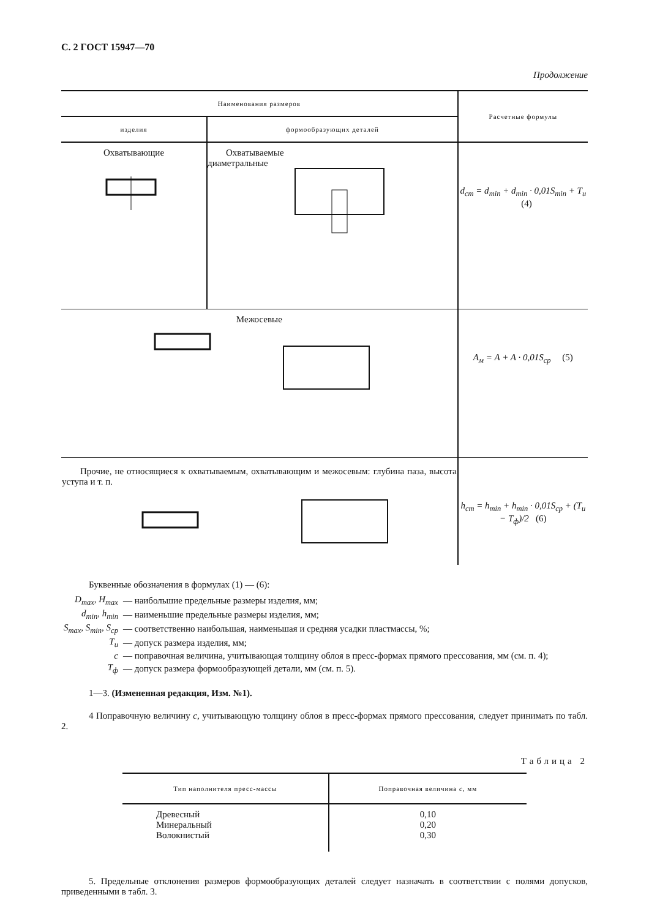С. 2 ГОСТ 15947—70
Продолжение
| Наименования размеров | | Расчетные формулы |
| --- | --- | --- |
| изделия | формообразующих деталей | |
| Охватывающие | Охватываемые диаметральные | d<sub>ст</sub> = d<sub>min</sub> + d<sub>min</sub> · 0,01S<sub>min</sub> + T<sub>и</sub> (4) |
| Межосевые | | A<sub>м</sub> = A + A · 0,01S<sub>ср</sub> (5) |
| Прочие, не относящиеся к охватываемым, охватывающим и межосевым: глубина паза, высота уступа и т. п. | | h<sub>ст</sub> = h<sub>min</sub> + h<sub>min</sub> · 0,01S<sub>ср</sub> + (T<sub>и</sub> − T<sub>ф</sub>)/2 (6) |
Буквенные обозначения в формулах (1) — (6):
| D<sub>max</sub>, H<sub>max</sub> | — наибольшие предельные размеры изделия, мм; |
| d<sub>min</sub>, h<sub>min</sub> | — наименьшие предельные размеры изделия, мм; |
| S<sub>max</sub>, S<sub>min</sub>, S<sub>ср</sub> | — соответственно наибольшая, наименьшая и средняя усадки пластмассы, %; |
| T<sub>и</sub> | — допуск размера изделия, мм; |
| c | — поправочная величина, учитывающая толщину облоя в пресс-формах прямого прессования, мм (см. п. 4); |
| T<sub>ф</sub> | — допуск размера формообразующей детали, мм (см. п. 5). |
1—3. (Измененная редакция, Изм. №1).
4 Поправочную величину c, учитывающую толщину облоя в пресс-формах прямого прессования, следует принимать по табл. 2.
Таблица 2
| Тип наполнителя пресс-массы | Поправочная величина c , мм |
| --- | --- |
| Древесный Минеральный Волокнистый | 0,10 0,20 0,30 |
5. Предельные отклонения размеров формообразующих деталей следует назначать в соответствии с полями допусков, приведенными в табл. 3.